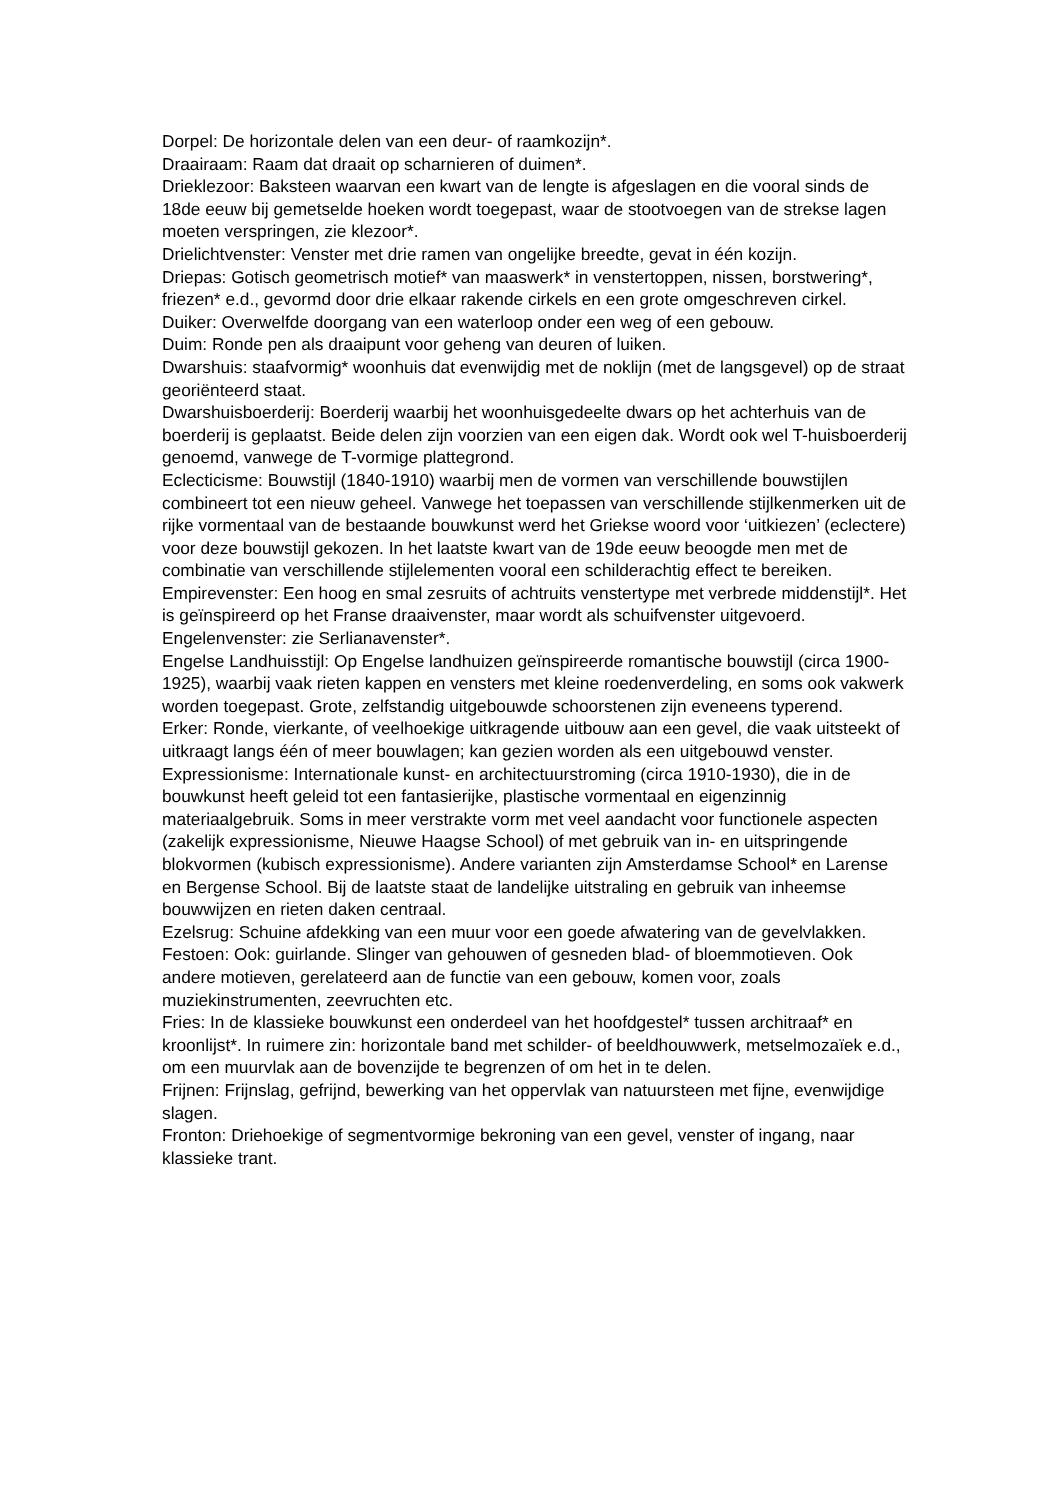Dorpel: De horizontale delen van een deur- of raamkozijn*.
Draairaam: Raam dat draait op scharnieren of duimen*.
Drieklezoor: Baksteen waarvan een kwart van de lengte is afgeslagen en die vooral sinds de 18de eeuw bij gemetselde hoeken wordt toegepast, waar de stootvoegen van de strekse lagen moeten verspringen, zie klezoor*.
Drielichtvenster: Venster met drie ramen van ongelijke breedte, gevat in één kozijn.
Driepas: Gotisch geometrisch motief* van maaswerk* in venstertoppen, nissen, borstwering*, friezen* e.d., gevormd door drie elkaar rakende cirkels en een grote omgeschreven cirkel.
Duiker: Overwelfde doorgang van een waterloop onder een weg of een gebouw.
Duim: Ronde pen als draaipunt voor geheng van deuren of luiken.
Dwarshuis: staafvormig* woonhuis dat evenwijdig met de noklijn (met de langsgevel) op de straat georiënteerd staat.
Dwarshuisboerderij: Boerderij waarbij het woonhuisgedeelte dwars op het achterhuis van de boerderij is geplaatst. Beide delen zijn voorzien van een eigen dak. Wordt ook wel T-huisboerderij genoemd, vanwege de T-vormige plattegrond.
Eclecticisme: Bouwstijl (1840-1910) waarbij men de vormen van verschillende bouwstijlen combineert tot een nieuw geheel. Vanwege het toepassen van verschillende stijlkenmerken uit de rijke vormentaal van de bestaande bouwkunst werd het Griekse woord voor ‘uitkiezen’ (eclectere) voor deze bouwstijl gekozen. In het laatste kwart van de 19de eeuw beoogde men met de combinatie van verschillende stijlelementen vooral een schilderachtig effect te bereiken.
Empirevenster: Een hoog en smal zesruits of achtruits venstertype met verbrede middenstijl*. Het is geïnspireerd op het Franse draaivenster, maar wordt als schuifvenster uitgevoerd.
Engelenvenster: zie Serlianavenster*.
Engelse Landhuisstijl: Op Engelse landhuizen geïnspireerde romantische bouwstijl (circa 1900-1925), waarbij vaak rieten kappen en vensters met kleine roedenverdeling, en soms ook vakwerk worden toegepast. Grote, zelfstandig uitgebouwde schoorstenen zijn eveneens typerend.
Erker: Ronde, vierkante, of veelhoekige uitkragende uitbouw aan een gevel, die vaak uitsteekt of uitkraagt langs één of meer bouwlagen; kan gezien worden als een uitgebouwd venster.
Expressionisme: Internationale kunst- en architectuurstroming (circa 1910-1930), die in de bouwkunst heeft geleid tot een fantasierijke, plastische vormentaal en eigenzinnig materiaalgebruik. Soms in meer verstrakte vorm met veel aandacht voor functionele aspecten (zakelijk expressionisme, Nieuwe Haagse School) of met gebruik van in- en uitspringende blokvormen (kubisch expressionisme). Andere varianten zijn Amsterdamse School* en Larense en Bergense School. Bij de laatste staat de landelijke uitstraling en gebruik van inheemse bouwwijzen en rieten daken centraal.
Ezelsrug: Schuine afdekking van een muur voor een goede afwatering van de gevelvlakken.
Festoen: Ook: guirlande. Slinger van gehouwen of gesneden blad- of bloemmotieven. Ook andere motieven, gerelateerd aan de functie van een gebouw, komen voor, zoals muziekinstrumenten, zeevruchten etc.
Fries: In de klassieke bouwkunst een onderdeel van het hoofdgestel* tussen architraaf* en kroonlijst*. In ruimere zin: horizontale band met schilder- of beeldhouwwerk, metselmozaïek e.d., om een muurvlak aan de bovenzijde te begrenzen of om het in te delen.
Frijnen: Frijnslag, gefrijnd, bewerking van het oppervlak van natuursteen met fijne, evenwijdige slagen.
Fronton: Driehoekige of segmentvormige bekroning van een gevel, venster of ingang, naar klassieke trant.